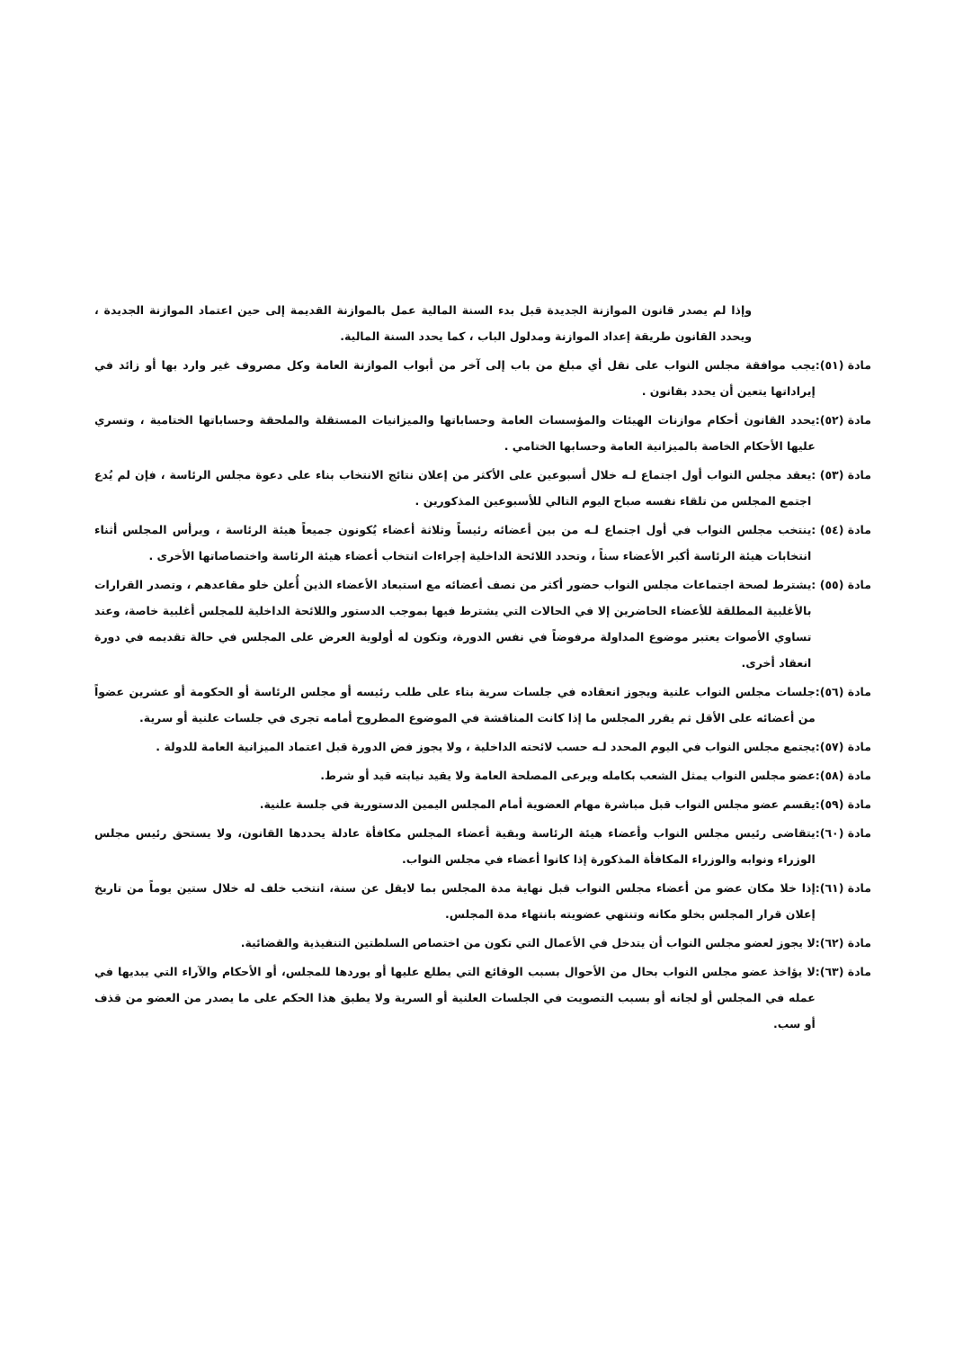وإذا لم يصدر قانون الموازنة الجديدة قبل بدء السنة المالية عمل بالموازنة القديمة إلى حين اعتماد الموازنة الجديدة ، ويحدد القانون طريقة إعداد الموازنة ومدلول الباب ، كما يحدد السنة المالية.
مادة (٥١): يجب موافقة مجلس النواب على نقل أي مبلغ من باب إلى آخر من أبواب الموازنة العامة وكل مصروف غير وارد بها أو زائد في إيراداتها يتعين أن يحدد بقانون .
مادة (٥٢): يحدد القانون أحكام موازنات الهيئات والمؤسسات العامة وحساباتها والميزانيات المستقلة والملحقة وحساباتها الختامية ، وتسري عليها الأحكام الخاصة بالميزانية العامة وحسابها الختامي .
مادة (٥٣) : يعقد مجلس النواب أول اجتماع لـه خلال أسبوعين على الأكثر من إعلان نتائج الانتخاب بناء على دعوة مجلس الرئاسة ، فإن لم يُدع اجتمع المجلس من تلقاء نفسه صباح اليوم التالي للأسبوعين المذكورين .
مادة (٥٤) : ينتخب مجلس النواب في أول اجتماع لـه من بين أعضائه رئيساً وثلاثة أعضاء يُكونون جميعاً هيئة الرئاسة ، ويرأس المجلس أثناء انتخابات هيئة الرئاسة أكبر الأعضاء سناً ، وتحدد اللائحة الداخلية إجراءات انتخاب أعضاء هيئة الرئاسة واختصاصاتها الأخرى .
مادة (٥٥) : يشترط لصحة اجتماعات مجلس النواب حضور أكثر من نصف أعضائه مع استبعاد الأعضاء الذين أُعلن خلو مقاعدهم ، وتصدر القرارات بالأغلبية المطلقة للأعضاء الحاضرين إلا في الحالات التي يشترط فيها بموجب الدستور واللائحة الداخلية للمجلس أغلبية خاصة، وعند تساوي الأصوات يعتبر موضوع المداولة مرفوضاً في نفس الدورة، وتكون له أولوية العرض على المجلس في حالة تقديمه في دورة انعقاد أخرى.
مادة (٥٦): جلسات مجلس النواب علنية ويجوز انعقاده في جلسات سرية بناء على طلب رئيسه أو مجلس الرئاسة أو الحكومة أو عشرين عضواً من أعضائه على الأقل ثم يقرر المجلس ما إذا كانت المناقشة في الموضوع المطروح أمامه تجرى في جلسات علنية أو سرية.
مادة (٥٧): يجتمع مجلس النواب في اليوم المحدد لـه حسب لائحته الداخلية ، ولا يجوز فض الدورة قبل اعتماد الميزانية العامة للدولة .
مادة (٥٨): عضو مجلس النواب يمثل الشعب بكامله ويرعى المصلحة العامة ولا يقيد نيابته قيد أو شرط.
مادة (٥٩): يقسم عضو مجلس النواب قبل مباشرة مهام العضوية أمام المجلس اليمين الدستورية في جلسة علنية.
مادة (٦٠): يتقاضى رئيس مجلس النواب وأعضاء هيئة الرئاسة وبقية أعضاء المجلس مكافأة عادلة يحددها القانون، ولا يستحق رئيس مجلس الوزراء ونوابه والوزراء المكافأة المذكورة إذا كانوا أعضاء في مجلس النواب.
مادة (٦١): إذا خلا مكان عضو من أعضاء مجلس النواب قبل نهاية مدة المجلس بما لايقل عن سنة، انتخب خلف له خلال ستين يوماً من تاريخ إعلان قرار المجلس بخلو مكانه وتنتهي عضويته بانتهاء مدة المجلس.
مادة (٦٢): لا يجوز لعضو مجلس النواب أن يتدخل في الأعمال التي تكون من اختصاص السلطتين التنفيذية والقضائية.
مادة (٦٣): لا يؤاخذ عضو مجلس النواب بحال من الأحوال بسبب الوقائع التي يطلع عليها أو يوردها للمجلس، أو الأحكام والآراء التي يبديها في عمله في المجلس أو لجانه أو بسبب التصويت في الجلسات العلنية أو السرية ولا يطبق هذا الحكم على ما يصدر من العضو من قذف أو سب.